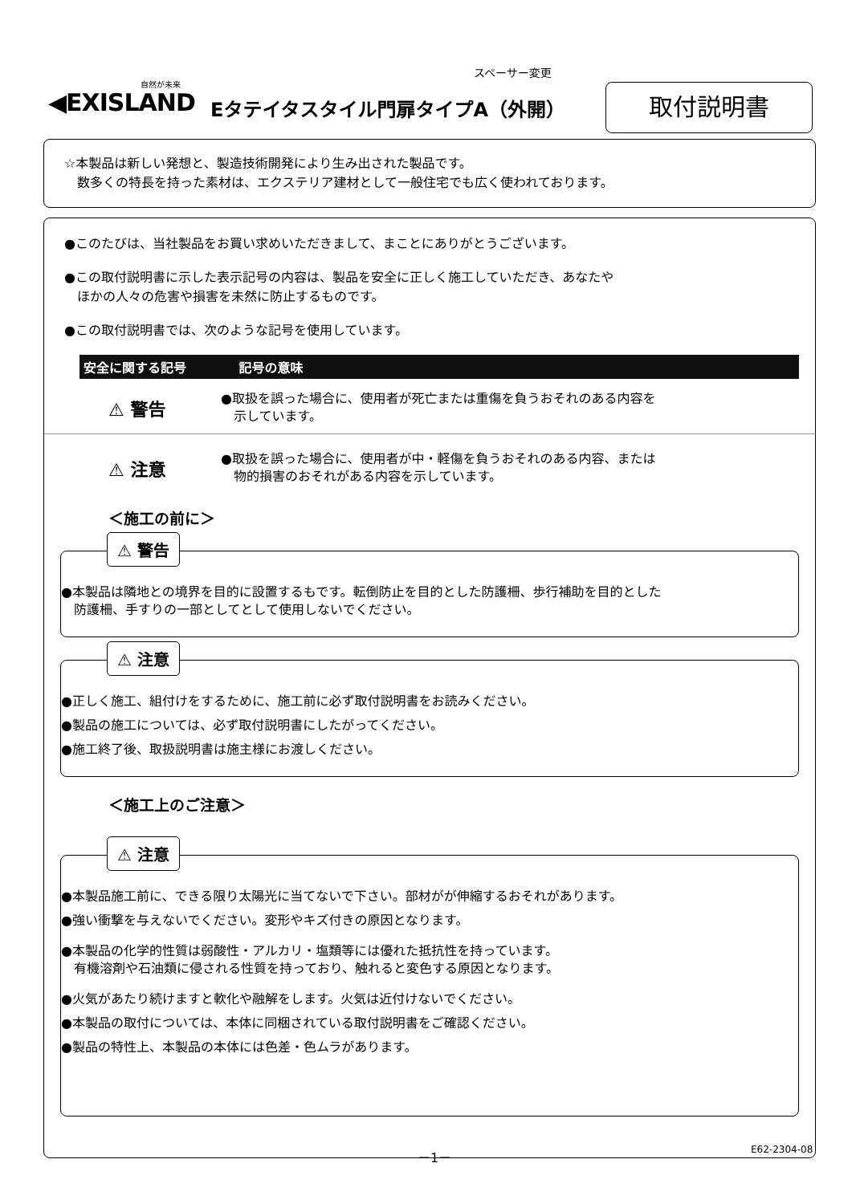スペーサー変更
自然が未来
◀EXISLAND
Eタテイタスタイル門扉タイプA（外開）
取付説明書
☆本製品は新しい発想と、製造技術開発により生み出された製品です。
　数多くの特長を持った素材は、エクステリア建材として一般住宅でも広く使われております。
●このたびは、当社製品をお買い求めいただきまして、まことにありがとうございます。
●この取付説明書に示した表示記号の内容は、製品を安全に正しく施工していただき、あなたや
　ほかの人々の危害や損害を未然に防止するものです。
●この取付説明書では、次のような記号を使用しています。
安全に関する記号 記号の意味
⚠ 警告
●取扱を誤った場合に、使用者が死亡または重傷を負うおそれのある内容を
　示しています。
⚠ 注意
●取扱を誤った場合に、使用者が中・軽傷を負うおそれのある内容、または
　物的損害のおそれがある内容を示しています。
＜施工の前に＞
⚠ 警告
●本製品は隣地との境界を目的に設置するもです。転倒防止を目的とした防護柵、歩行補助を目的とした
　防護柵、手すりの一部としてとして使用しないでください。
⚠ 注意
●正しく施工、組付けをするために、施工前に必ず取付説明書をお読みください。
●製品の施工については、必ず取付説明書にしたがってください。
●施工終了後、取扱説明書は施主様にお渡しください。
＜施工上のご注意＞
⚠ 注意
●本製品施工前に、できる限り太陽光に当てないで下さい。部材がが伸縮するおそれがあります。
●強い衝撃を与えないでください。変形やキズ付きの原因となります。
●本製品の化学的性質は弱酸性・アルカリ・塩類等には優れた抵抗性を持っています。
　有機溶剤や石油類に侵される性質を持っており、触れると変色する原因となります。
●火気があたり続けますと軟化や融解をします。火気は近付けないでください。
●本製品の取付については、本体に同梱されている取付説明書をご確認ください。
●製品の特性上、本製品の本体には色差・色ムラがあります。
－1－ E62-2304-08